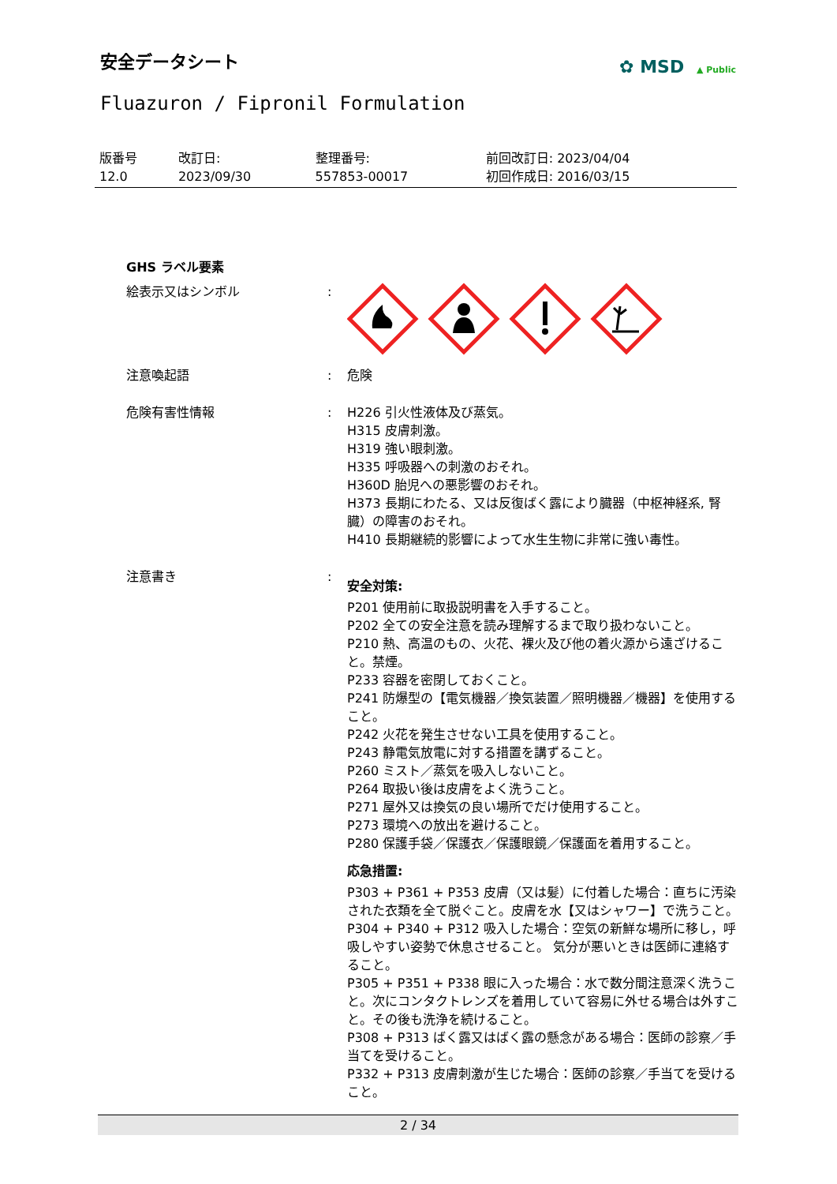安全データシート
✿ MSD ▲ Public
Fluazuron / Fipronil Formulation
| 版番号 12.0 | 改訂日: 2023/09/30 | 整理番号: 557853-00017 | 前回改訂日: 2023/04/04 初回作成日: 2016/03/15 |
| GHS ラベル要素 | | |
| 絵表示又はシンボル | : | |
| 注意喚起語 | : | 危険 |
| 危険有害性情報 | : | H226 引火性液体及び蒸気。 H315 皮膚刺激。 H319 強い眼刺激。 H335 呼吸器への刺激のおそれ。 H360D 胎児への悪影響のおそれ。 H373 長期にわたる、又は反復ばく露により臓器（中枢神経系, 腎臓）の障害のおそれ。 H410 長期継続的影響によって水生生物に非常に強い毒性。 |
| 注意書き | : | 安全対策: P201 使用前に取扱説明書を入手すること。 P202 全ての安全注意を読み理解するまで取り扱わないこと。 P210 熱、高温のもの、火花、裸火及び他の着火源から遠ざけること。禁煙。 P233 容器を密閉しておくこと。 P241 防爆型の【電気機器／換気装置／照明機器／機器】を使用すること。 P242 火花を発生させない工具を使用すること。 P243 静電気放電に対する措置を講ずること。 P260 ミスト／蒸気を吸入しないこと。 P264 取扱い後は皮膚をよく洗うこと。 P271 屋外又は換気の良い場所でだけ使用すること。 P273 環境への放出を避けること。 P280 保護手袋／保護衣／保護眼鏡／保護面を着用すること。 応急措置: P303 + P361 + P353 皮膚（又は髪）に付着した場合：直ちに汚染された衣類を全て脱ぐこと。皮膚を水【又はシャワー】で洗うこと。 P304 + P340 + P312 吸入した場合：空気の新鮮な場所に移し，呼吸しやすい姿勢で休息させること。 気分が悪いときは医師に連絡すること。 P305 + P351 + P338 眼に入った場合：水で数分間注意深く洗うこと。次にコンタクトレンズを着用していて容易に外せる場合は外すこと。その後も洗浄を続けること。 P308 + P313 ばく露又はばく露の懸念がある場合：医師の診察／手当てを受けること。 P332 + P313 皮膚刺激が生じた場合：医師の診察／手当てを受けること。 |
2 / 34